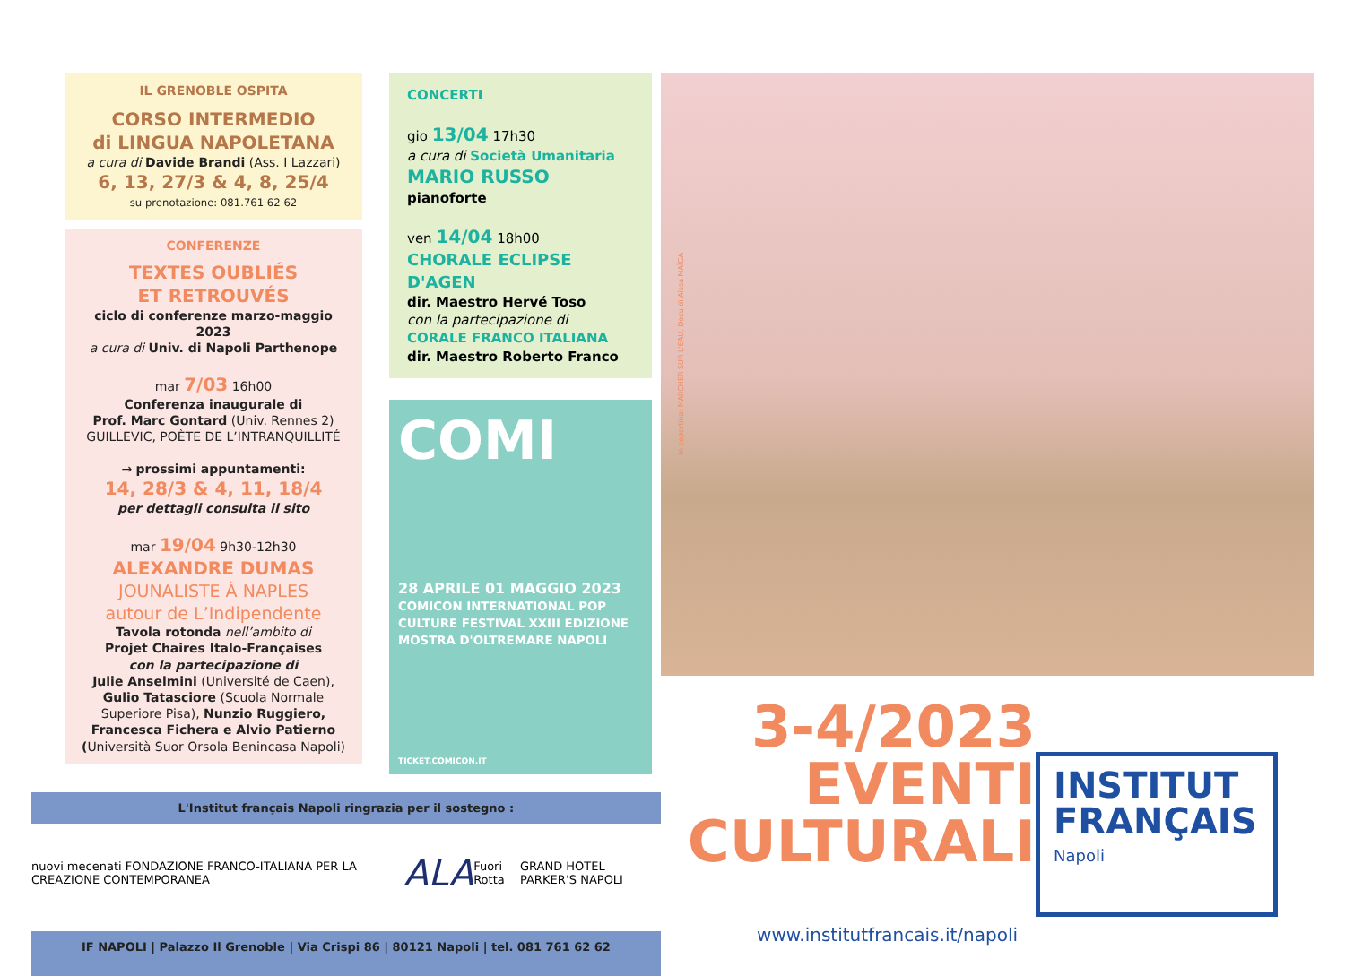IL GRENOBLE OSPITA
CORSO INTERMEDIO
di LINGUA NAPOLETANA
a cura di Davide Brandi (Ass. I Lazzari)
6, 13, 27/3 & 4, 8, 25/4
su prenotazione: 081.761 62 62
CONFERENZE
TEXTES OUBLIÉS
ET RETROUVÉS
ciclo di conferenze marzo-maggio 2023
a cura di Univ. di Napoli Parthenope
mar 7/03 16h00
Conferenza inaugurale di
Prof. Marc Gontard (Univ. Rennes 2)
GUILLEVIC, POÈTE DE L’INTRANQUILLITÉ
→ prossimi appuntamenti:
14, 28/3 & 4, 11, 18/4
per dettagli consulta il sito
mar 19/04 9h30-12h30
ALEXANDRE DUMAS
JOUNALISTE À NAPLES
autour de L’Indipendente
Tavola rotonda nell’ambito di
Projet Chaires Italo-Françaises
con la partecipazione di
Julie Anselmini (Université de Caen), Gulio Tatasciore (Scuola Normale Superiore Pisa), Nunzio Ruggiero, Francesca Fichera e Alvio Patierno (Università Suor Orsola Benincasa Napoli)
CONCERTI
gio 13/04 17h30
a cura di Società Umanitaria
MARIO RUSSO
pianoforte
ven 14/04 18h00
CHORALE ECLIPSE D'AGEN
dir. Maestro Hervé Toso
con la partecipazione di
CORALE FRANCO ITALIANA
dir. Maestro Roberto Franco
COMI
28 APRILE 01 MAGGIO 2023
COMICON INTERNATIONAL POP CULTURE FESTIVAL XXIII EDIZIONE MOSTRA D'OLTREMARE NAPOLI
TICKET.COMICON.IT
L'Institut français Napoli ringrazia per il sostegno :
nuovi mecenati FONDAZIONE FRANCO-ITALIANA PER LA CREAZIONE CONTEMPORANEA ALA Fuori Rotta GRAND HOTEL PARKER’S NAPOLI
IF NAPOLI | Palazzo Il Grenoble | Via Crispi 86 | 80121 Napoli | tel. 081 761 62 62
In copertina: MARCHER SUR L'EAU, Docu di Aïssa MAÏGA
3-4/2023
EVENTI
CULTURALI
INSTITUT
FRANÇAIS
Napoli
www.institutfrancais.it/napoli